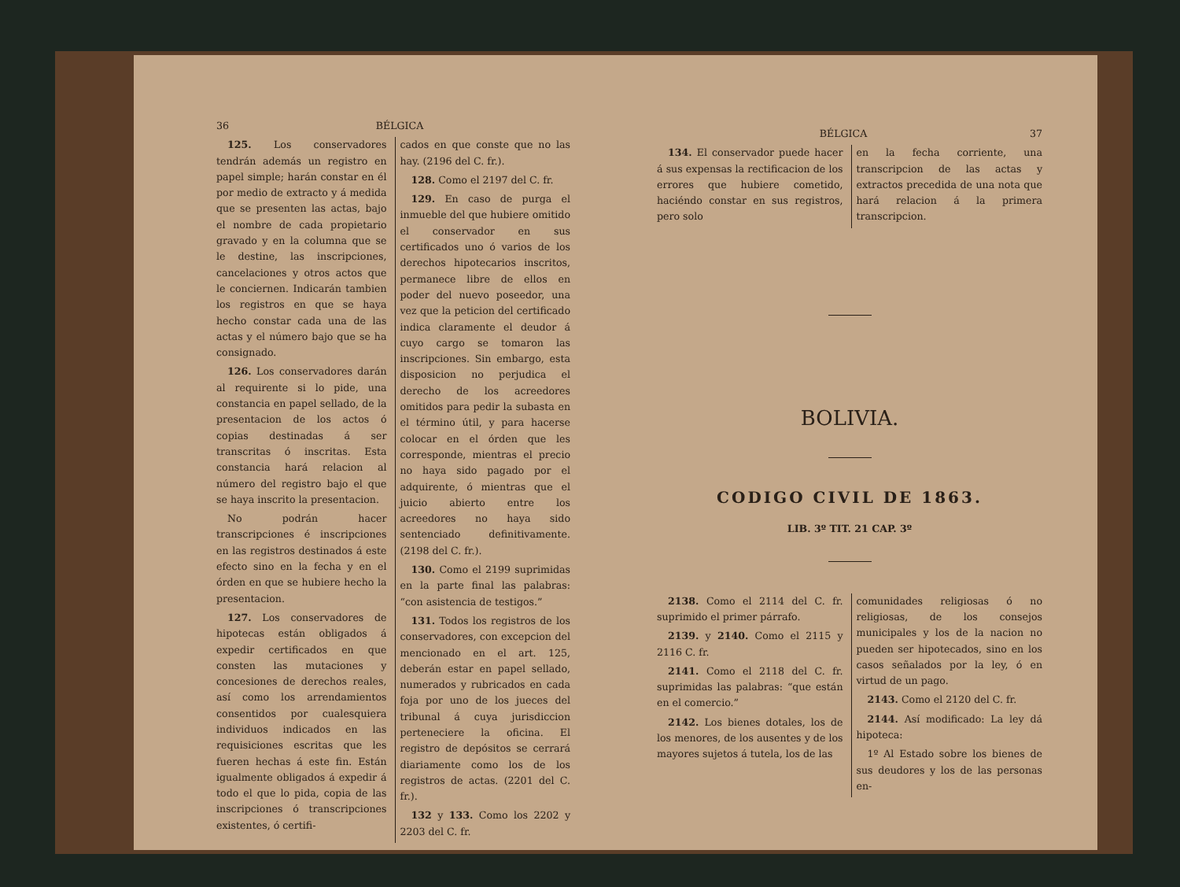36 BÉLGICA
125. Los conservadores tendrán además un registro en papel simple; harán constar en él por medio de extracto y á medida que se presenten las actas, bajo el nombre de cada propietario gravado y en la columna que se le destine, las inscripciones, cancelaciones y otros actos que le conciernen. Indicarán tambien los registros en que se haya hecho constar cada una de las actas y el número bajo que se ha consignado.
126. Los conservadores darán al requirente si lo pide, una constancia en papel sellado, de la presentacion de los actos ó copias destinadas á ser transcritas ó inscritas. Esta constancia hará relacion al número del registro bajo el que se haya inscrito la presentacion.
No podrán hacer transcripciones é inscripciones en las registros destinados á este efecto sino en la fecha y en el órden en que se hubiere hecho la presentacion.
127. Los conservadores de hipotecas están obligados á expedir certificados en que consten las mutaciones y concesiones de derechos reales, así como los arrendamientos consentidos por cualesquiera individuos indicados en las requisiciones escritas que les fueren hechas á este fin. Están igualmente obligados á expedir á todo el que lo pida, copia de las inscripciones ó transcripciones existentes, ó certifi-
cados en que conste que no las hay. (2196 del C. fr.).
128. Como el 2197 del C. fr.
129. En caso de purga el inmueble del que hubiere omitido el conservador en sus certificados uno ó varios de los derechos hipotecarios inscritos, permanece libre de ellos en poder del nuevo poseedor, una vez que la peticion del certificado indica claramente el deudor á cuyo cargo se tomaron las inscripciones. Sin embargo, esta disposicion no perjudica el derecho de los acreedores omitidos para pedir la subasta en el término útil, y para hacerse colocar en el órden que les corresponde, mientras el precio no haya sido pagado por el adquirente, ó mientras que el juicio abierto entre los acreedores no haya sido sentenciado definitivamente. (2198 del C. fr.).
130. Como el 2199 suprimidas en la parte final las palabras: “con asistencia de testigos.”
131. Todos los registros de los conservadores, con excepcion del mencionado en el art. 125, deberán estar en papel sellado, numerados y rubricados en cada foja por uno de los jueces del tribunal á cuya jurisdiccion perteneciere la oficina. El registro de depósitos se cerrará diariamente como los de los registros de actas. (2201 del C. fr.).
132 y 133. Como los 2202 y 2203 del C. fr.
BÉLGICA 37
134. El conservador puede hacer á sus expensas la rectificacion de los errores que hubiere cometido, haciéndo constar en sus registros, pero solo
en la fecha corriente, una transcripcion de las actas y extractos precedida de una nota que hará relacion á la primera transcripcion.
BOLIVIA.
CODIGO CIVIL DE 1863.
LIB. 3º TIT. 21 CAP. 3º
2138. Como el 2114 del C. fr. suprimido el primer párrafo.
2139. y 2140. Como el 2115 y 2116 C. fr.
2141. Como el 2118 del C. fr. suprimidas las palabras: “que están en el comercio.”
2142. Los bienes dotales, los de los menores, de los ausentes y de los mayores sujetos á tutela, los de las
comunidades religiosas ó no religiosas, de los consejos municipales y los de la nacion no pueden ser hipotecados, sino en los casos señalados por la ley, ó en virtud de un pago.
2143. Como el 2120 del C. fr.
2144. Así modificado: La ley dá hipoteca:
1º Al Estado sobre los bienes de sus deudores y los de las personas en-